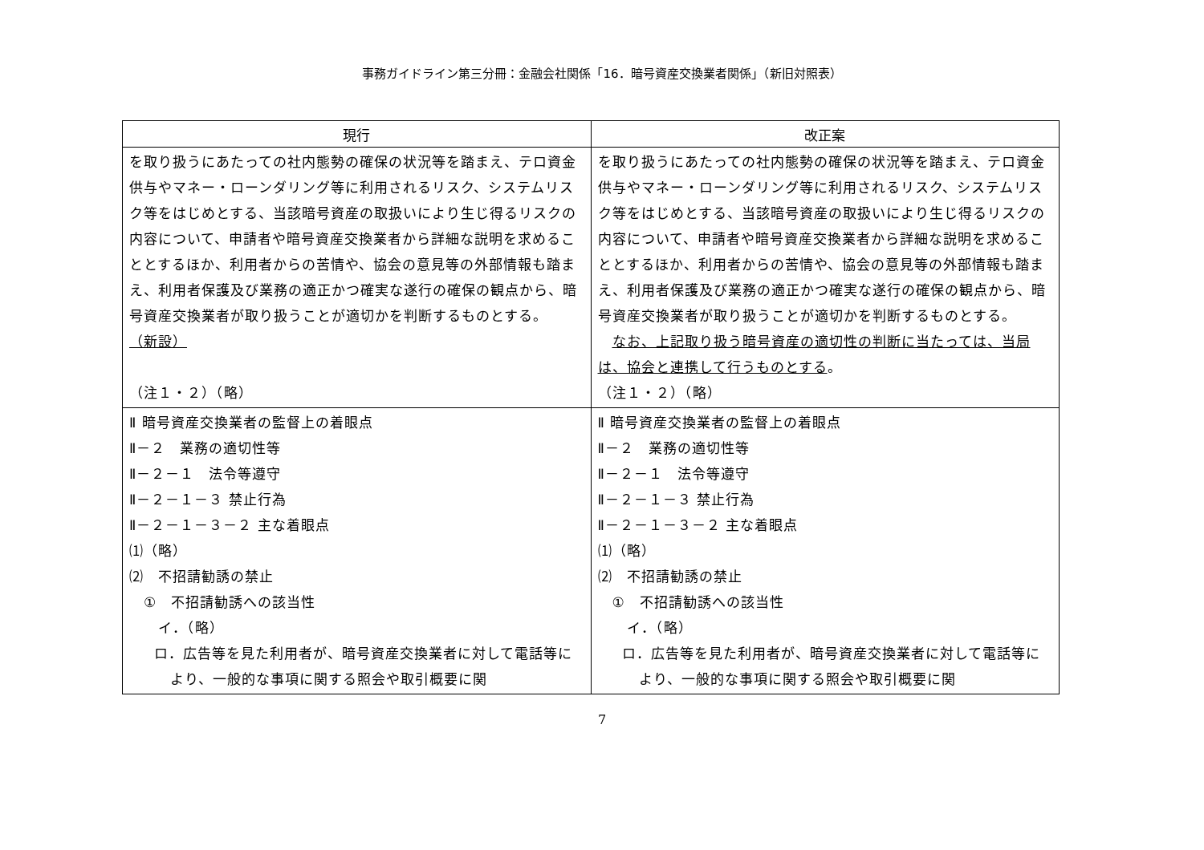事務ガイドライン第三分冊：金融会社関係「16．暗号資産交換業者関係」（新旧対照表）
| 現行 | 改正案 |
| --- | --- |
| を取り扱うにあたっての社内態勢の確保の状況等を踏まえ、テロ資金供与やマネー・ローンダリング等に利用されるリスク、システムリスク等をはじめとする、当該暗号資産の取扱いにより生じ得るリスクの内容について、申請者や暗号資産交換業者から詳細な説明を求めることとするほか、利用者からの苦情や、協会の意見等の外部情報も踏まえ、利用者保護及び業務の適正かつ確実な遂行の確保の観点から、暗号資産交換業者が取り扱うことが適切かを判断するものとする。 （新設） （注１・２）（略） | を取り扱うにあたっての社内態勢の確保の状況等を踏まえ、テロ資金供与やマネー・ローンダリング等に利用されるリスク、システムリスク等をはじめとする、当該暗号資産の取扱いにより生じ得るリスクの内容について、申請者や暗号資産交換業者から詳細な説明を求めることとするほか、利用者からの苦情や、協会の意見等の外部情報も踏まえ、利用者保護及び業務の適正かつ確実な遂行の確保の観点から、暗号資産交換業者が取り扱うことが適切かを判断するものとする。 なお、上記取り扱う暗号資産の適切性の判断に当たっては、当局は、協会と連携して行うものとする 。 （注１・２）（略） |
| Ⅱ 暗号資産交換業者の監督上の着眼点 Ⅱ－２ 業務の適切性等 Ⅱ－２－１ 法令等遵守 Ⅱ－２－１－３ 禁止行為 Ⅱ－２－１－３－２ 主な着眼点 ⑴（略） ⑵ 不招請勧誘の禁止 ① 不招請勧誘への該当性 イ．（略） ロ．広告等を見た利用者が、暗号資産交換業者に対して電話等により、一般的な事項に関する照会や取引概要に関 | Ⅱ 暗号資産交換業者の監督上の着眼点 Ⅱ－２ 業務の適切性等 Ⅱ－２－１ 法令等遵守 Ⅱ－２－１－３ 禁止行為 Ⅱ－２－１－３－２ 主な着眼点 ⑴（略） ⑵ 不招請勧誘の禁止 ① 不招請勧誘への該当性 イ．（略） ロ．広告等を見た利用者が、暗号資産交換業者に対して電話等により、一般的な事項に関する照会や取引概要に関 |
7